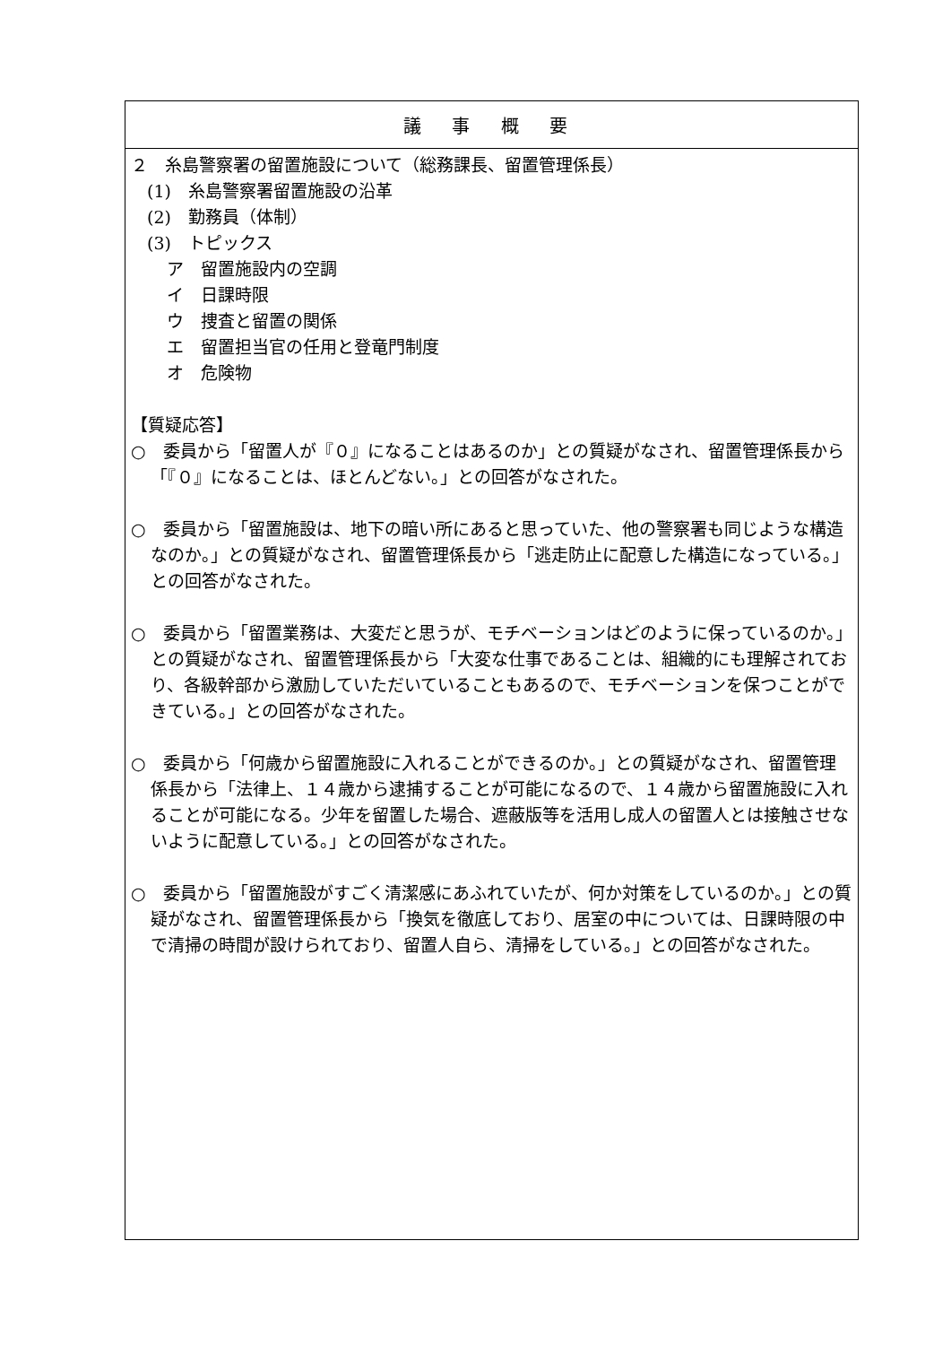| 議 事 概 要 |
| --- |
| ２ 糸島警察署の留置施設について（総務課長、留置管理係長） (1) 糸島警察署留置施設の沿革 (2) 勤務員（体制） (3) トピックス ア 留置施設内の空調 イ 日課時限 ウ 捜査と留置の関係 エ 留置担当官の任用と登竜門制度 オ 危険物 【質疑応答】 ○ 委員から「留置人が『０』になることはあるのか」との質疑がなされ、留置管理係長から「『０』になることは、ほとんどない。」との回答がなされた。 ○ 委員から「留置施設は、地下の暗い所にあると思っていた、他の警察署も同じような構造なのか。」との質疑がなされ、留置管理係長から「逃走防止に配意した構造になっている。」との回答がなされた。 ○ 委員から「留置業務は、大変だと思うが、モチベーションはどのように保っているのか。」との質疑がなされ、留置管理係長から「大変な仕事であることは、組織的にも理解されており、各級幹部から激励していただいていることもあるので、モチベーションを保つことができている。」との回答がなされた。 ○ 委員から「何歳から留置施設に入れることができるのか。」との質疑がなされ、留置管理係長から「法律上、１４歳から逮捕することが可能になるので、１４歳から留置施設に入れることが可能になる。少年を留置した場合、遮蔽版等を活用し成人の留置人とは接触させないように配意している。」との回答がなされた。 ○ 委員から「留置施設がすごく清潔感にあふれていたが、何か対策をしているのか。」との質疑がなされ、留置管理係長から「換気を徹底しており、居室の中については、日課時限の中で清掃の時間が設けられており、留置人自ら、清掃をしている。」との回答がなされた。 |